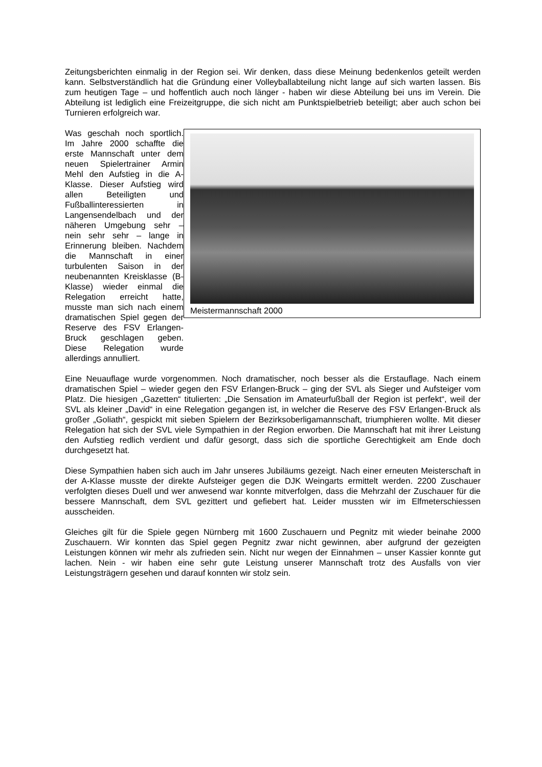Zeitungsberichten einmalig in der Region sei. Wir denken, dass diese Meinung bedenkenlos geteilt werden kann. Selbstverständlich hat die Gründung einer Volleyballabteilung nicht lange auf sich warten lassen. Bis zum heutigen Tage – und hoffentlich auch noch länger - haben wir diese Abteilung bei uns im Verein. Die Abteilung ist lediglich eine Freizeitgruppe, die sich nicht am Punktspielbetrieb beteiligt; aber auch schon bei Turnieren erfolgreich war.
Was geschah noch sportlich. Im Jahre 2000 schaffte die erste Mannschaft unter dem neuen Spielertrainer Armin Mehl den Aufstieg in die A-Klasse. Dieser Aufstieg wird allen Beteiligten und Fußballinteressierten in Langensendelbach und der näheren Umgebung sehr – nein sehr sehr – lange in Erinnerung bleiben. Nachdem die Mannschaft in einer turbulenten Saison in der neubenannten Kreisklasse (B-Klasse) wieder einmal die Relegation erreicht hatte, musste man sich nach einem dramatischen Spiel gegen der Reserve des FSV Erlangen-Bruck geschlagen geben. Diese Relegation wurde allerdings annulliert.
Meistermannschaft 2000
Eine Neuauflage wurde vorgenommen. Noch dramatischer, noch besser als die Erstauflage. Nach einem dramatischen Spiel – wieder gegen den FSV Erlangen-Bruck – ging der SVL als Sieger und Aufsteiger vom Platz. Die hiesigen „Gazetten“ titulierten: „Die Sensation im Amateurfußball der Region ist perfekt“, weil der SVL als kleiner „David“ in eine Relegation gegangen ist, in welcher die Reserve des FSV Erlangen-Bruck als großer „Goliath“, gespickt mit sieben Spielern der Bezirksoberligamannschaft, triumphieren wollte. Mit dieser Relegation hat sich der SVL viele Sympathien in der Region erworben. Die Mannschaft hat mit ihrer Leistung den Aufstieg redlich verdient und dafür gesorgt, dass sich die sportliche Gerechtigkeit am Ende doch durchgesetzt hat.
Diese Sympathien haben sich auch im Jahr unseres Jubiläums gezeigt. Nach einer erneuten Meisterschaft in der A-Klasse musste der direkte Aufsteiger gegen die DJK Weingarts ermittelt werden. 2200 Zuschauer verfolgten dieses Duell und wer anwesend war konnte mitverfolgen, dass die Mehrzahl der Zuschauer für die bessere Mannschaft, dem SVL gezittert und gefiebert hat. Leider mussten wir im Elfmeterschiessen ausscheiden.
Gleiches gilt für die Spiele gegen Nürnberg mit 1600 Zuschauern und Pegnitz mit wieder beinahe 2000 Zuschauern. Wir konnten das Spiel gegen Pegnitz zwar nicht gewinnen, aber aufgrund der gezeigten Leistungen können wir mehr als zufrieden sein. Nicht nur wegen der Einnahmen – unser Kassier konnte gut lachen. Nein - wir haben eine sehr gute Leistung unserer Mannschaft trotz des Ausfalls von vier Leistungsträgern gesehen und darauf konnten wir stolz sein.